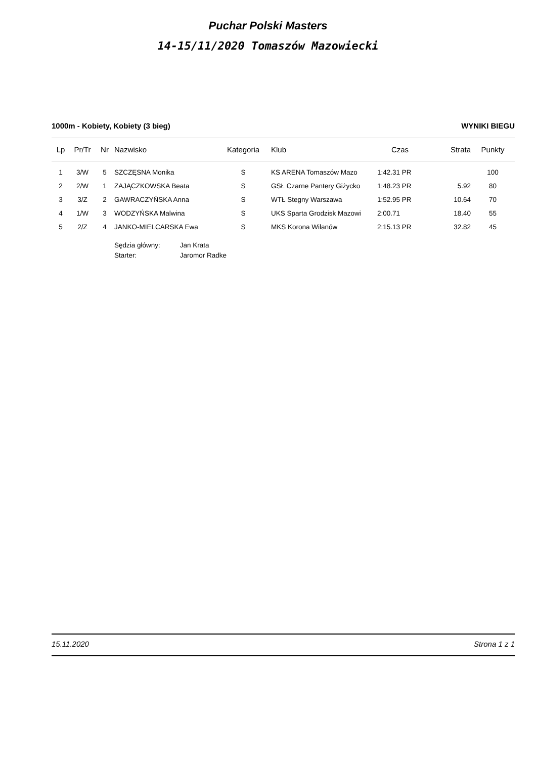Puchar Polski Masters
14-15/11/2020 Tomaszów Mazowiecki
1000m - Kobiety, Kobiety (3 bieg) WYNIKI BIEGU
| Lp | Pr/Tr | Nr | Nazwisko | Kategoria | Klub | Czas | Strata | Punkty |
| --- | --- | --- | --- | --- | --- | --- | --- | --- |
| 1 | 3/W | 5 | SZCZĘSNA Monika | S | KS ARENA Tomaszów Mazo | 1:42.31 PR | | 100 |
| 2 | 2/W | 1 | ZAJĄCZKOWSKA Beata | S | GSŁ Czarne Pantery Giżycko | 1:48.23 PR | 5.92 | 80 |
| 3 | 3/Z | 2 | GAWRACZYŃSKA Anna | S | WTŁ Stegny Warszawa | 1:52.95 PR | 10.64 | 70 |
| 4 | 1/W | 3 | WODZYŃSKA Malwina | S | UKS Sparta Grodzisk Mazowi | 2:00.71 | 18.40 | 55 |
| 5 | 2/Z | 4 | JANKO-MIELCARSKA Ewa | S | MKS Korona Wilanów | 2:15.13 PR | 32.82 | 45 |
Sędzia główny: Jan Krata
Starter: Jaromor Radke
15.11.2020 Strona 1 z 1